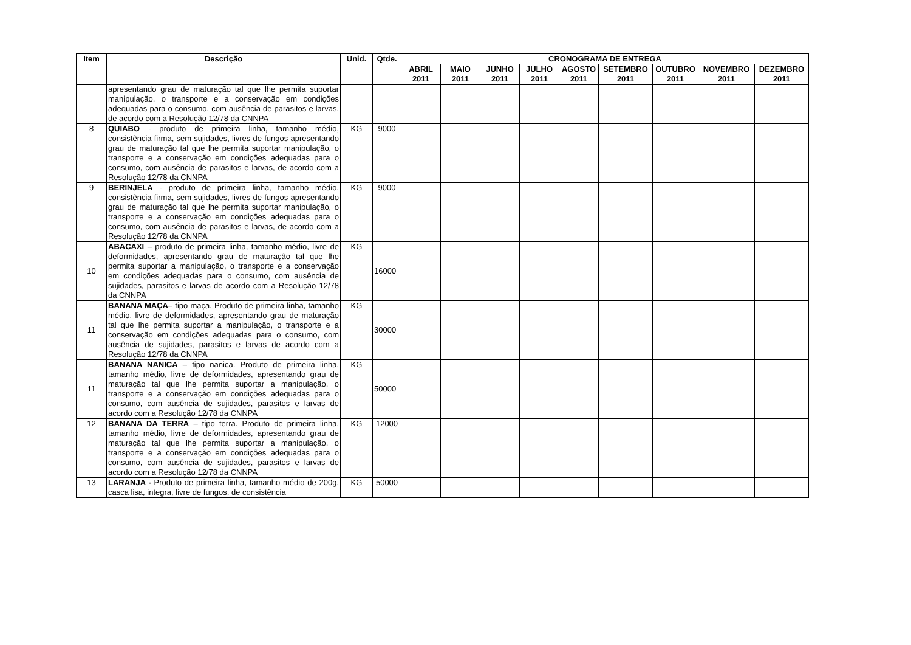| Item | Descrição | Unid. | Qtde. | CRONOGRAMA DE ENTREGA | | | | | | | | |
| --- | --- | --- | --- | --- | --- | --- | --- | --- | --- | --- | --- | --- |
| | | | | ABRIL 2011 | MAIO 2011 | JUNHO 2011 | JULHO 2011 | AGOSTO 2011 | SETEMBRO 2011 | OUTUBRO 2011 | NOVEMBRO 2011 | DEZEMBRO 2011 |
| | apresentando grau de maturação tal que lhe permita suportar manipulação, o transporte e a conservação em condições adequadas para o consumo, com ausência de parasitos e larvas, de acordo com a Resolução 12/78 da CNNPA | | | | | | | | | | | |
| 8 | QUIABO - produto de primeira linha, tamanho médio, consistência firma, sem sujidades, livres de fungos apresentando grau de maturação tal que lhe permita suportar manipulação, o transporte e a conservação em condições adequadas para o consumo, com ausência de parasitos e larvas, de acordo com a Resolução 12/78 da CNNPA | KG | 9000 | | | | | | | | | |
| 9 | BERINJELA - produto de primeira linha, tamanho médio, consistência firma, sem sujidades, livres de fungos apresentando grau de maturação tal que lhe permita suportar manipulação, o transporte e a conservação em condições adequadas para o consumo, com ausência de parasitos e larvas, de acordo com a Resolução 12/78 da CNNPA | KG | 9000 | | | | | | | | | |
| 10 | ABACAXI – produto de primeira linha, tamanho médio, livre de deformidades, apresentando grau de maturação tal que lhe permita suportar a manipulação, o transporte e a conservação em condições adequadas para o consumo, com ausência de sujidades, parasitos e larvas de acordo com a Resolução 12/78 da CNNPA | KG | 16000 | | | | | | | | | |
| 11 | BANANA MAÇA – tipo maça. Produto de primeira linha, tamanho médio, livre de deformidades, apresentando grau de maturação tal que lhe permita suportar a manipulação, o transporte e a conservação em condições adequadas para o consumo, com ausência de sujidades, parasitos e larvas de acordo com a Resolução 12/78 da CNNPA | KG | 30000 | | | | | | | | | |
| 11 | BANANA NANICA – tipo nanica. Produto de primeira linha, tamanho médio, livre de deformidades, apresentando grau de maturação tal que lhe permita suportar a manipulação, o transporte e a conservação em condições adequadas para o consumo, com ausência de sujidades, parasitos e larvas de acordo com a Resolução 12/78 da CNNPA | KG | 50000 | | | | | | | | | |
| 12 | BANANA DA TERRA – tipo terra. Produto de primeira linha, tamanho médio, livre de deformidades, apresentando grau de maturação tal que lhe permita suportar a manipulação, o transporte e a conservação em condições adequadas para o consumo, com ausência de sujidades, parasitos e larvas de acordo com a Resolução 12/78 da CNNPA | KG | 12000 | | | | | | | | | |
| 13 | LARANJA - Produto de primeira linha, tamanho médio de 200g, casca lisa, integra, livre de fungos, de consistência | KG | 50000 | | | | | | | | | |